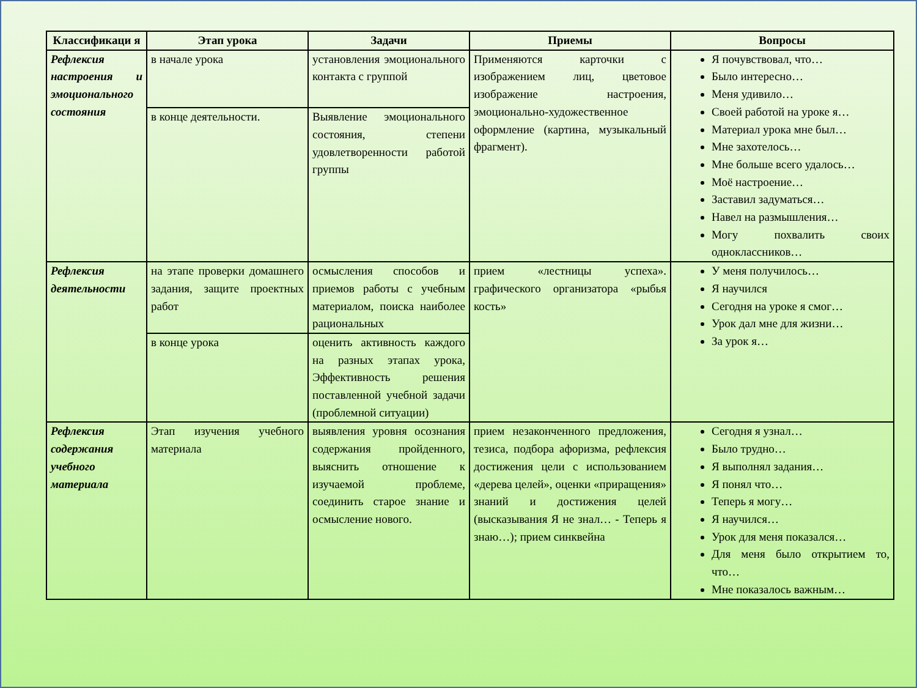| Классификаци я | Этап урока | Задачи | Приемы | Вопросы |
| --- | --- | --- | --- | --- |
| Рефлексия настроения и эмоционального состояния | в начале урока | установления эмоционального контакта с группой | Применяются карточки с изображением лиц, цветовое изображение настроения, эмоционально-художественное оформление (картина, музыкальный фрагмент). | Я почувствовал, что… Было интересно… Меня удивило… Своей работой на уроке я… Материал урока мне был… Мне захотелось… Мне больше всего удалось… Моё настроение… Заставил задуматься… Навел на размышления… Могу похвалить своих одноклассников… |
| | в конце деятельности. | Выявление эмоционального состояния, степени удовлетворенности работой группы | | |
| Рефлексия деятельности | на этапе проверки домашнего задания, защите проектных работ | осмысления способов и приемов работы с учебным материалом, поиска наиболее рациональных | прием «лестницы успеха». графического организатора «рыбья кость» | У меня получилось… Я научился Сегодня на уроке я смог… Урок дал мне для жизни… За урок я… |
| | в конце урока | оценить активность каждого на разных этапах урока, Эффективность решения поставленной учебной задачи (проблемной ситуации) | | |
| Рефлексия содержания учебного материала | Этап изучения учебного материала | выявления уровня осознания содержания пройденного, выяснить отношение к изучаемой проблеме, соединить старое знание и осмысление нового. | прием незаконченного предложения, тезиса, подбора афоризма, рефлексия достижения цели с использованием «дерева целей», оценки «приращения» знаний и достижения целей (высказывания Я не знал… - Теперь я знаю…); прием синквейна | Сегодня я узнал… Было трудно… Я выполнял задания… Я понял что… Теперь я могу… Я научился… Урок для меня показался… Для меня было открытием то, что… Мне показалось важным… |